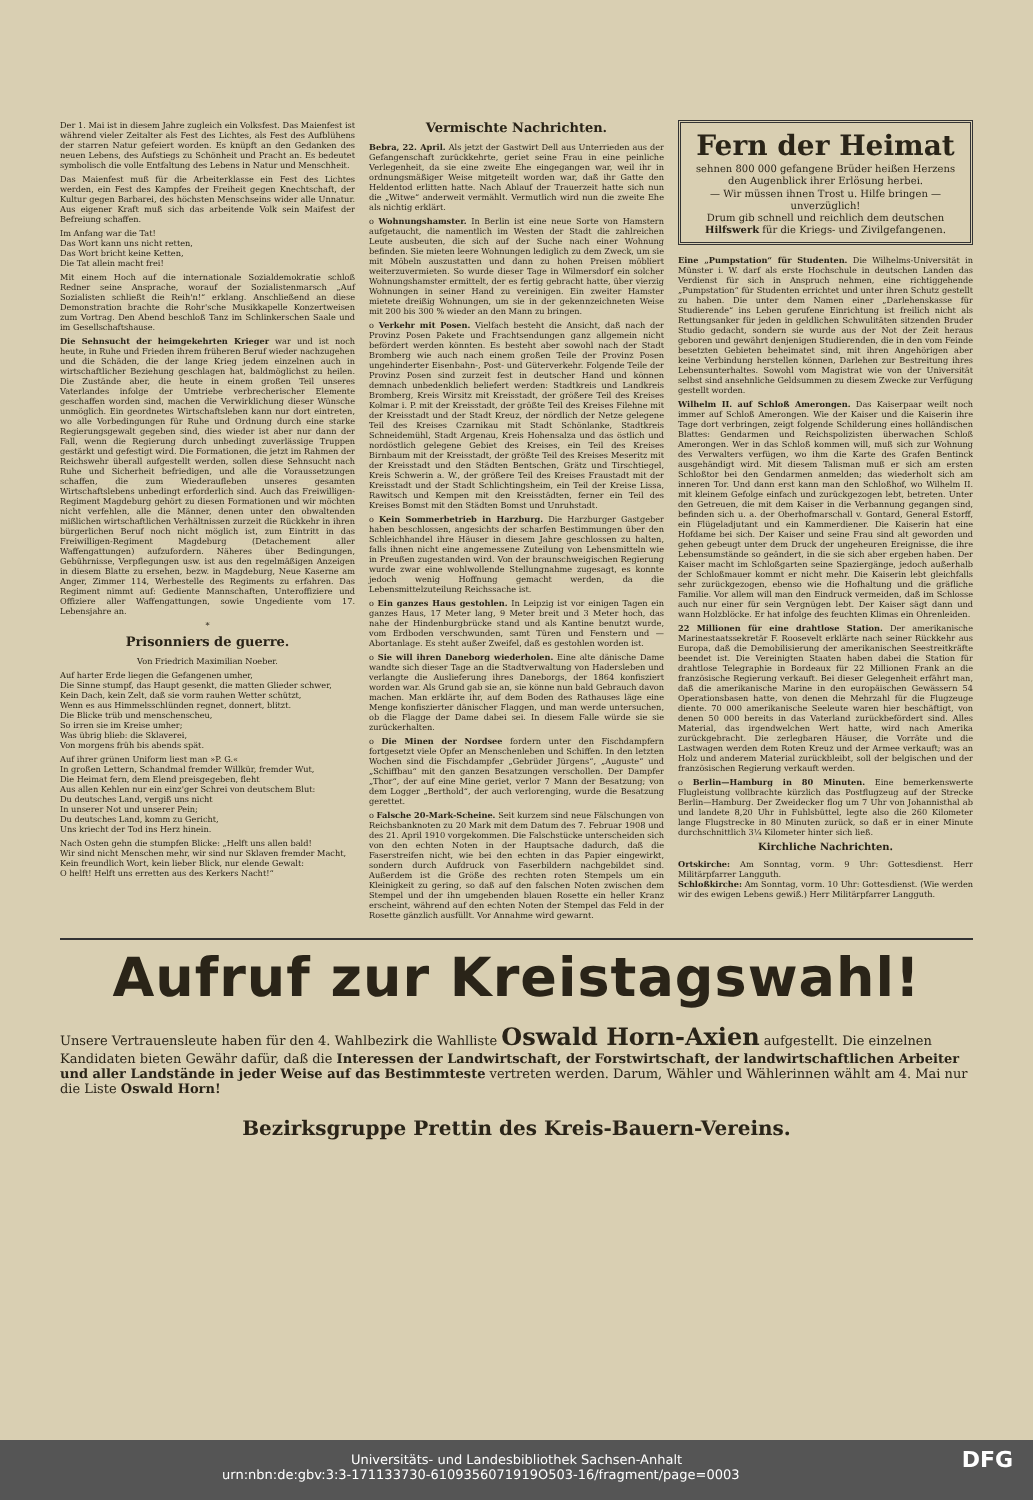Der 1. Mai ist in diesem Jahre zugleich ein Volksfest. Das Maienfest ist während vieler Zeitalter als Fest des Lichtes, als Fest des Aufblühens der starren Natur gefeiert worden. Es knüpft an den Gedanken des neuen Lebens, des Aufstiegs zu Schönheit und Pracht an. Es bedeutet symbolisch die volle Entfaltung des Lebens in Natur und Menschheit.
Das Maienfest muß für die Arbeiterklasse ein Fest des Lichtes werden, ein Fest des Kampfes der Freiheit gegen Knechtschaft, der Kultur gegen Barbarei, des höchsten Menschseins wider alle Unnatur. Aus eigener Kraft muß sich das arbeitende Volk sein Maifest der Befreiung schaffen.
Im Anfang war die Tat!
Das Wort kann uns nicht retten,
Das Wort bricht keine Ketten,
Die Tat allein macht frei!
Mit einem Hoch auf die internationale Sozialdemokratie schloß Redner seine Ansprache, worauf der Sozialistenmarsch „Auf Sozialisten schließt die Reih'n!“ erklang. Anschließend an diese Demonstration brachte die Rohr'sche Musikkapelle Konzertweisen zum Vortrag. Den Abend beschloß Tanz im Schlinkerschen Saale und im Gesellschaftshause.
Die Sehnsucht der heimgekehrten Krieger war und ist noch heute, in Ruhe und Frieden ihrem früheren Beruf wieder nachzugehen und die Schäden, die der lange Krieg jedem einzelnen auch in wirtschaftlicher Beziehung geschlagen hat, baldmöglichst zu heilen. Die Zustände aber, die heute in einem großen Teil unseres Vaterlandes infolge der Umtriebe verbrecherischer Elemente geschaffen worden sind, machen die Verwirklichung dieser Wünsche unmöglich. Ein geordnetes Wirtschaftsleben kann nur dort eintreten, wo alle Vorbedingungen für Ruhe und Ordnung durch eine starke Regierungsgewalt gegeben sind, dies wieder ist aber nur dann der Fall, wenn die Regierung durch unbedingt zuverlässige Truppen gestärkt und gefestigt wird. Die Formationen, die jetzt im Rahmen der Reichswehr überall aufgestellt werden, sollen diese Sehnsucht nach Ruhe und Sicherheit befriedigen, und alle die Voraussetzungen schaffen, die zum Wiederaufleben unseres gesamten Wirtschaftslebens unbedingt erforderlich sind. Auch das Freiwilligen-Regiment Magdeburg gehört zu diesen Formationen und wir möchten nicht verfehlen, alle die Männer, denen unter den obwaltenden mißlichen wirtschaftlichen Verhältnissen zurzeit die Rückkehr in ihren bürgerlichen Beruf noch nicht möglich ist, zum Eintritt in das Freiwilligen-Regiment Magdeburg (Detachement aller Waffengattungen) aufzufordern. Näheres über Bedingungen, Gebührnisse, Verpflegungen usw. ist aus den regelmäßigen Anzeigen in diesem Blatte zu ersehen, bezw. in Magdeburg, Neue Kaserne am Anger, Zimmer 114, Werbestelle des Regiments zu erfahren. Das Regiment nimmt auf: Gediente Mannschaften, Unteroffiziere und Offiziere aller Waffengattungen, sowie Ungediente vom 17. Lebensjahre an.
*
Prisonniers de guerre.
Von Friedrich Maximilian Noeber.
Auf harter Erde liegen die Gefangenen umher,
Die Sinne stumpf, das Haupt gesenkt, die matten Glieder schwer,
Kein Dach, kein Zelt, daß sie vorm rauhen Wetter schützt,
Wenn es aus Himmelsschlünden regnet, donnert, blitzt.
Die Blicke trüb und menschenscheu,
So irren sie im Kreise umher;
Was übrig blieb: die Sklaverei,
Von morgens früh bis abends spät.
Auf ihrer grünen Uniform liest man »P. G.«
In großen Lettern, Schandmal fremder Willkür, fremder Wut,
Die Heimat fern, dem Elend preisgegeben, fleht
Aus allen Kehlen nur ein einz'ger Schrei von deutschem Blut:
Du deutsches Land, vergiß uns nicht
In unserer Not und unserer Pein;
Du deutsches Land, komm zu Gericht,
Uns kriecht der Tod ins Herz hinein.
Nach Osten gehn die stumpfen Blicke: „Helft uns allen bald!
Wir sind nicht Menschen mehr, wir sind nur Sklaven fremder Macht,
Kein freundlich Wort, kein lieber Blick, nur elende Gewalt:
O helft! Helft uns erretten aus des Kerkers Nacht!“
Vermischte Nachrichten.
Bebra, 22. April. Als jetzt der Gastwirt Dell aus Unterrieden aus der Gefangenschaft zurückkehrte, geriet seine Frau in eine peinliche Verlegenheit, da sie eine zweite Ehe eingegangen war, weil ihr in ordnungsmäßiger Weise mitgeteilt worden war, daß ihr Gatte den Heldentod erlitten hatte. Nach Ablauf der Trauerzeit hatte sich nun die „Witwe“ anderweit vermählt. Vermutlich wird nun die zweite Ehe als nichtig erklärt.
o Wohnungshamster. In Berlin ist eine neue Sorte von Hamstern aufgetaucht, die namentlich im Westen der Stadt die zahlreichen Leute ausbeuten, die sich auf der Suche nach einer Wohnung befinden. Sie mieten leere Wohnungen lediglich zu dem Zweck, um sie mit Möbeln auszustatten und dann zu hohen Preisen möbliert weiterzuvermieten. So wurde dieser Tage in Wilmersdorf ein solcher Wohnungshamster ermittelt, der es fertig gebracht hatte, über vierzig Wohnungen in seiner Hand zu vereinigen. Ein zweiter Hamster mietete dreißig Wohnungen, um sie in der gekennzeichneten Weise mit 200 bis 300 % wieder an den Mann zu bringen.
o Verkehr mit Posen. Vielfach besteht die Ansicht, daß nach der Provinz Posen Pakete und Frachtsendungen ganz allgemein nicht befördert werden könnten. Es besteht aber sowohl nach der Stadt Bromberg wie auch nach einem großen Teile der Provinz Posen ungehinderter Eisenbahn-, Post- und Güterverkehr. Folgende Teile der Provinz Posen sind zurzeit fest in deutscher Hand und können demnach unbedenklich beliefert werden: Stadtkreis und Landkreis Bromberg, Kreis Wirsitz mit Kreisstadt, der größere Teil des Kreises Kolmar i. P. mit der Kreisstadt, der größte Teil des Kreises Filehne mit der Kreisstadt und der Stadt Kreuz, der nördlich der Netze gelegene Teil des Kreises Czarnikau mit Stadt Schönlanke, Stadtkreis Schneidemühl, Stadt Argenau, Kreis Hohensalza und das östlich und nordöstlich gelegene Gebiet des Kreises, ein Teil des Kreises Birnbaum mit der Kreisstadt, der größte Teil des Kreises Meseritz mit der Kreisstadt und den Städten Bentschen, Grätz und Tirschtiegel, Kreis Schwerin a. W., der größere Teil des Kreises Fraustadt mit der Kreisstadt und der Stadt Schlichtingsheim, ein Teil der Kreise Lissa, Rawitsch und Kempen mit den Kreisstädten, ferner ein Teil des Kreises Bomst mit den Städten Bomst und Unruhstadt.
o Kein Sommerbetrieb in Harzburg. Die Harzburger Gastgeber haben beschlossen, angesichts der scharfen Bestimmungen über den Schleichhandel ihre Häuser in diesem Jahre geschlossen zu halten, falls ihnen nicht eine angemessene Zuteilung von Lebensmitteln wie in Preußen zugestanden wird. Von der braunschweigischen Regierung wurde zwar eine wohlwollende Stellungnahme zugesagt, es konnte jedoch wenig Hoffnung gemacht werden, da die Lebensmittelzuteilung Reichssache ist.
o Ein ganzes Haus gestohlen. In Leipzig ist vor einigen Tagen ein ganzes Haus, 17 Meter lang, 9 Meter breit und 3 Meter hoch, das nahe der Hindenburgbrücke stand und als Kantine benutzt wurde, vom Erdboden verschwunden, samt Türen und Fenstern und — Abortanlage. Es steht außer Zweifel, daß es gestohlen worden ist.
o Sie will ihren Daneborg wiederholen. Eine alte dänische Dame wandte sich dieser Tage an die Stadtverwaltung von Hadersleben und verlangte die Auslieferung ihres Daneborgs, der 1864 konfisziert worden war. Als Grund gab sie an, sie könne nun bald Gebrauch davon machen. Man erklärte ihr, auf dem Boden des Rathauses läge eine Menge konfiszierter dänischer Flaggen, und man werde untersuchen, ob die Flagge der Dame dabei sei. In diesem Falle würde sie sie zurückerhalten.
o Die Minen der Nordsee fordern unter den Fischdampfern fortgesetzt viele Opfer an Menschenleben und Schiffen. In den letzten Wochen sind die Fischdampfer „Gebrüder Jürgens“, „Auguste“ und „Schiffbau“ mit den ganzen Besatzungen verschollen. Der Dampfer „Thor“, der auf eine Mine geriet, verlor 7 Mann der Besatzung; von dem Logger „Berthold“, der auch verlorenging, wurde die Besatzung gerettet.
o Falsche 20-Mark-Scheine. Seit kurzem sind neue Fälschungen von Reichsbanknoten zu 20 Mark mit dem Datum des 7. Februar 1908 und des 21. April 1910 vorgekommen. Die Falschstücke unterscheiden sich von den echten Noten in der Hauptsache dadurch, daß die Faserstreifen nicht, wie bei den echten in das Papier eingewirkt, sondern durch Aufdruck von Faserbildern nachgebildet sind. Außerdem ist die Größe des rechten roten Stempels um ein Kleinigkeit zu gering, so daß auf den falschen Noten zwischen dem Stempel und der ihn umgebenden blauen Rosette ein heller Kranz erscheint, während auf den echten Noten der Stempel das Feld in der Rosette gänzlich ausfüllt. Vor Annahme wird gewarnt.
Fern der Heimat
sehnen 800 000 gefangene Brüder heißen Herzens den Augenblick ihrer Erlösung herbei.
— Wir müssen ihnen Trost u. Hilfe bringen — unverzüglich!
Drum gib schnell und reichlich dem deutschen Hilfswerk für die Kriegs- und Zivilgefangenen.
Eine „Pumpstation“ für Studenten. Die Wilhelms-Universität in Münster i. W. darf als erste Hochschule in deutschen Landen das Verdienst für sich in Anspruch nehmen, eine richtiggehende „Pumpstation“ für Studenten errichtet und unter ihren Schutz gestellt zu haben. Die unter dem Namen einer „Darlehenskasse für Studierende“ ins Leben gerufene Einrichtung ist freilich nicht als Rettungsanker für jeden in geldlichen Schwulitäten sitzenden Bruder Studio gedacht, sondern sie wurde aus der Not der Zeit heraus geboren und gewährt denjenigen Studierenden, die in den vom Feinde besetzten Gebieten beheimatet sind, mit ihren Angehörigen aber keine Verbindung herstellen können, Darlehen zur Bestreitung ihres Lebensunterhaltes. Sowohl vom Magistrat wie von der Universität selbst sind ansehnliche Geldsummen zu diesem Zwecke zur Verfügung gestellt worden.
Wilhelm II. auf Schloß Amerongen. Das Kaiserpaar weilt noch immer auf Schloß Amerongen. Wie der Kaiser und die Kaiserin ihre Tage dort verbringen, zeigt folgende Schilderung eines holländischen Blattes: Gendarmen und Reichspolizisten überwachen Schloß Amerongen. Wer in das Schloß kommen will, muß sich zur Wohnung des Verwalters verfügen, wo ihm die Karte des Grafen Bentinck ausgehändigt wird. Mit diesem Talisman muß er sich am ersten Schloßtor bei den Gendarmen anmelden; das wiederholt sich am inneren Tor. Und dann erst kann man den Schloßhof, wo Wilhelm II. mit kleinem Gefolge einfach und zurückgezogen lebt, betreten. Unter den Getreuen, die mit dem Kaiser in die Verbannung gegangen sind, befinden sich u. a. der Oberhofmarschall v. Gontard, General Estorff, ein Flügeladjutant und ein Kammerdiener. Die Kaiserin hat eine Hofdame bei sich. Der Kaiser und seine Frau sind alt geworden und gehen gebeugt unter dem Druck der ungeheuren Ereignisse, die ihre Lebensumstände so geändert, in die sie sich aber ergeben haben. Der Kaiser macht im Schloßgarten seine Spaziergänge, jedoch außerhalb der Schloßmauer kommt er nicht mehr. Die Kaiserin lebt gleichfalls sehr zurückgezogen, ebenso wie die Hofhaltung und die gräfliche Familie. Vor allem will man den Eindruck vermeiden, daß im Schlosse auch nur einer für sein Vergnügen lebt. Der Kaiser sägt dann und wann Holzblöcke. Er hat infolge des feuchten Klimas ein Ohrenleiden.
22 Millionen für eine drahtlose Station. Der amerikanische Marinestaatssekretär F. Roosevelt erklärte nach seiner Rückkehr aus Europa, daß die Demobilisierung der amerikanischen Seestreitkräfte beendet ist. Die Vereinigten Staaten haben dabei die Station für drahtlose Telegraphie in Bordeaux für 22 Millionen Frank an die französische Regierung verkauft. Bei dieser Gelegenheit erfährt man, daß die amerikanische Marine in den europäischen Gewässern 54 Operationsbasen hatte, von denen die Mehrzahl für die Flugzeuge diente. 70 000 amerikanische Seeleute waren hier beschäftigt, von denen 50 000 bereits in das Vaterland zurückbefördert sind. Alles Material, das irgendwelchen Wert hatte, wird nach Amerika zurückgebracht. Die zerlegbaren Häuser, die Vorräte und die Lastwagen werden dem Roten Kreuz und der Armee verkauft; was an Holz und anderem Material zurückbleibt, soll der belgischen und der französischen Regierung verkauft werden.
o Berlin—Hamburg in 80 Minuten. Eine bemerkenswerte Flugleistung vollbrachte kürzlich das Postflugzeug auf der Strecke Berlin—Hamburg. Der Zweidecker flog um 7 Uhr von Johannisthal ab und landete 8,20 Uhr in Fuhlsbüttel, legte also die 260 Kilometer lange Flugstrecke in 80 Minuten zurück, so daß er in einer Minute durchschnittlich 3¼ Kilometer hinter sich ließ.
Kirchliche Nachrichten.
Ortskirche: Am Sonntag, vorm. 9 Uhr: Gottesdienst. Herr Militärpfarrer Langguth.
Schloßkirche: Am Sonntag, vorm. 10 Uhr: Gottesdienst. (Wie werden wir des ewigen Lebens gewiß.) Herr Militärpfarrer Langguth.
Aufruf zur Kreistagswahl!
Unsere Vertrauensleute haben für den 4. Wahlbezirk die Wahlliste Oswald Horn-Axien aufgestellt. Die einzelnen Kandidaten bieten Gewähr dafür, daß die Interessen der Landwirtschaft, der Forstwirtschaft, der landwirtschaftlichen Arbeiter und aller Landstände in jeder Weise auf das Bestimmteste vertreten werden. Darum, Wähler und Wählerinnen wählt am 4. Mai nur die Liste Oswald Horn!
Bezirksgruppe Prettin des Kreis-Bauern-Vereins.
Universitäts- und Landesbibliothek Sachsen-Anhalt
urn:nbn:de:gbv:3:3-171133730-6109356071919O503-16/fragment/page=0003 DFG